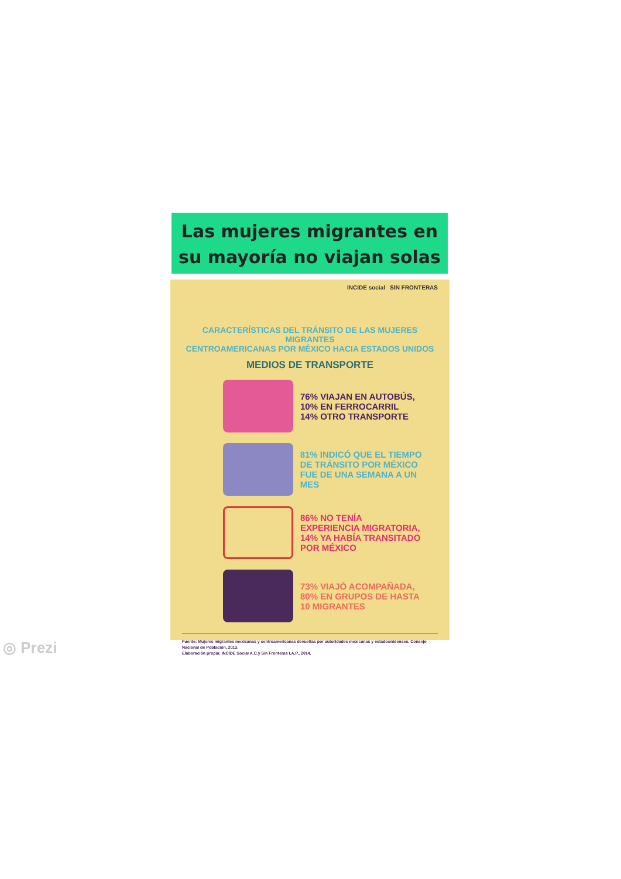Las mujeres migrantes en su mayoría no viajan solas
INCIDE social SIN FRONTERAS
CARACTERÍSTICAS DEL TRÁNSITO DE LAS MUJERES MIGRANTES
CENTROAMERICANAS POR MÉXICO HACIA ESTADOS UNIDOS
MEDIOS DE TRANSPORTE
76% VIAJAN EN AUTOBÚS,
10% EN FERROCARRIL
14% OTRO TRANSPORTE
81% INDICÓ QUE EL TIEMPO
DE TRÁNSITO POR MÉXICO
FUE DE UNA SEMANA A UN MES
86% NO TENÍA
EXPERIENCIA MIGRATORIA,
14% YA HABÍA TRANSITADO
POR MÉXICO
73% VIAJÓ ACOMPAÑADA,
80% EN GRUPOS DE HASTA
10 MIGRANTES
Fuente: Mujeres migrantes mexicanas y centroamericanas devueltas por autoridades mexicanas y estadounidenses. Consejo Nacional de Población, 2013.
Elaboración propia: INCIDE Social A.C.y Sin Fronteras I.A.P., 2014.
◎ Prezi